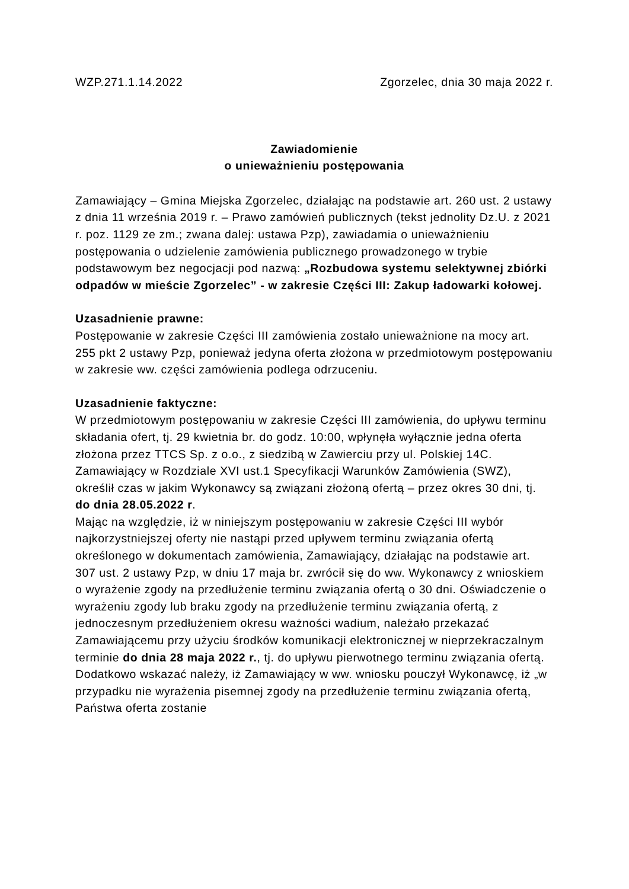WZP.271.1.14.2022 Zgorzelec, dnia 30 maja 2022 r.
Zawiadomienie
o unieważnieniu postępowania
Zamawiający – Gmina Miejska Zgorzelec, działając na podstawie art. 260 ust. 2 ustawy z dnia 11 września 2019 r. – Prawo zamówień publicznych (tekst jednolity Dz.U. z 2021 r. poz. 1129 ze zm.; zwana dalej: ustawa Pzp), zawiadamia o unieważnieniu postępowania o udzielenie zamówienia publicznego prowadzonego w trybie podstawowym bez negocjacji pod nazwą: „Rozbudowa systemu selektywnej zbiórki odpadów w mieście Zgorzelec” - w zakresie Części III: Zakup ładowarki kołowej.
Uzasadnienie prawne:
Postępowanie w zakresie Części III zamówienia zostało unieważnione na mocy art. 255 pkt 2 ustawy Pzp, ponieważ jedyna oferta złożona w przedmiotowym postępowaniu w zakresie ww. części zamówienia podlega odrzuceniu.
Uzasadnienie faktyczne:
W przedmiotowym postępowaniu w zakresie Części III zamówienia, do upływu terminu składania ofert, tj. 29 kwietnia br. do godz. 10:00, wpłynęła wyłącznie jedna oferta złożona przez TTCS Sp. z o.o., z siedzibą w Zawierciu przy ul. Polskiej 14C.
Zamawiający w Rozdziale XVI ust.1 Specyfikacji Warunków Zamówienia (SWZ), określił czas w jakim Wykonawcy są związani złożoną ofertą – przez okres 30 dni, tj. do dnia 28.05.2022 r.
Mając na względzie, iż w niniejszym postępowaniu w zakresie Części III wybór najkorzystniejszej oferty nie nastąpi przed upływem terminu związania ofertą określonego w dokumentach zamówienia, Zamawiający, działając na podstawie art. 307 ust. 2 ustawy Pzp, w dniu 17 maja br. zwrócił się do ww. Wykonawcy z wnioskiem o wyrażenie zgody na przedłużenie terminu związania ofertą o 30 dni. Oświadczenie o wyrażeniu zgody lub braku zgody na przedłużenie terminu związania ofertą, z jednoczesnym przedłużeniem okresu ważności wadium, należało przekazać Zamawiającemu przy użyciu środków komunikacji elektronicznej w nieprzekraczalnym terminie do dnia 28 maja 2022 r., tj. do upływu pierwotnego terminu związania ofertą.
Dodatkowo wskazać należy, iż Zamawiający w ww. wniosku pouczył Wykonawcę, iż „w przypadku nie wyrażenia pisemnej zgody na przedłużenie terminu związania ofertą, Państwa oferta zostanie